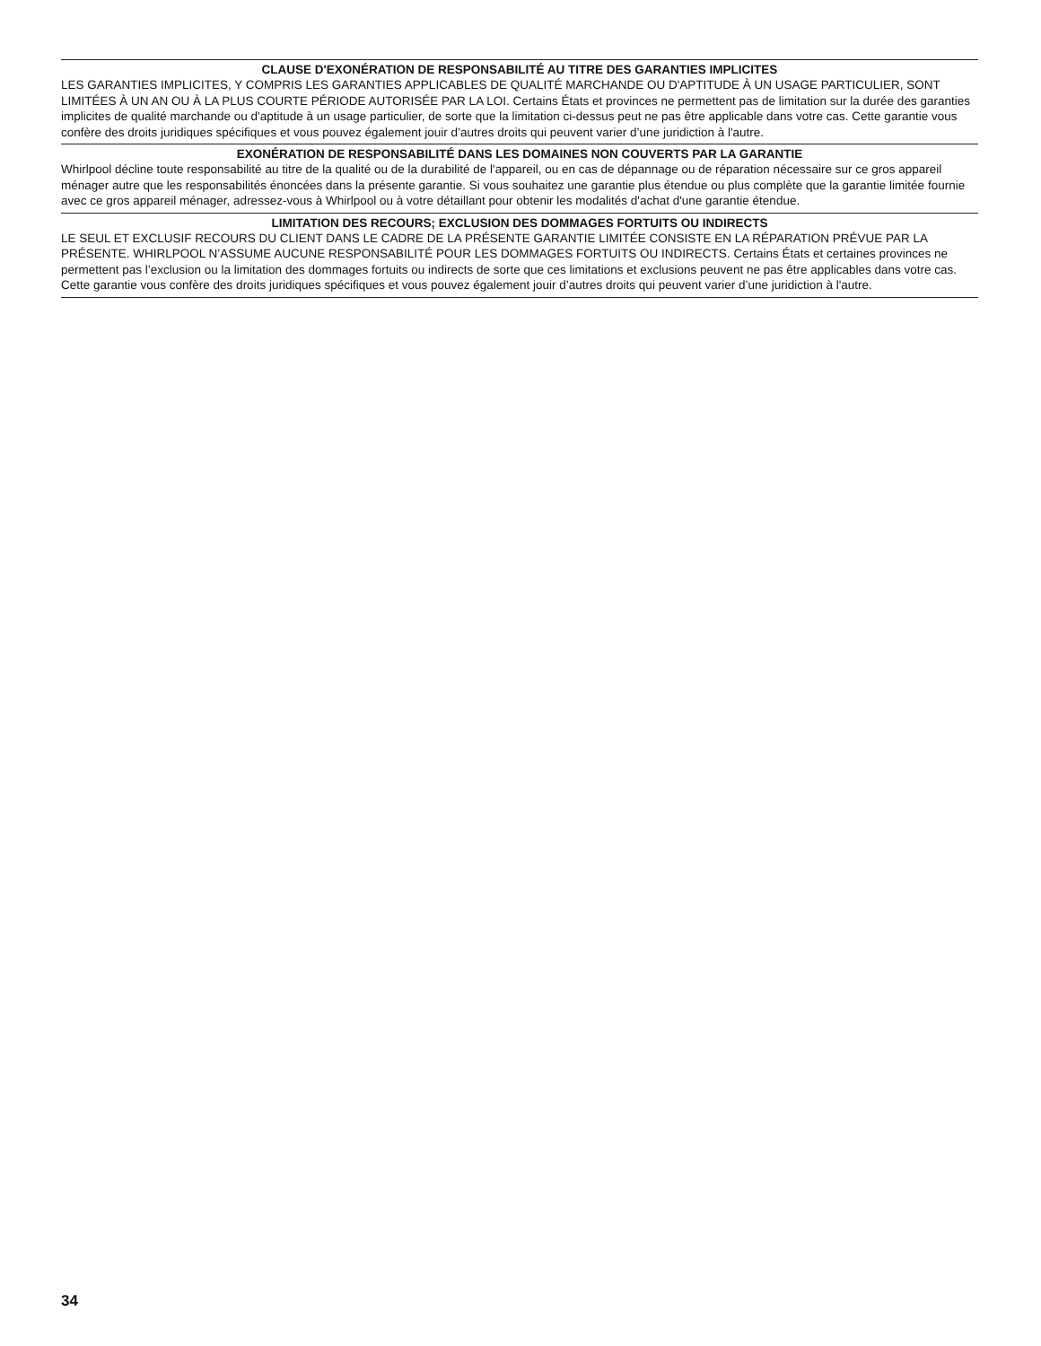CLAUSE D'EXONÉRATION DE RESPONSABILITÉ AU TITRE DES GARANTIES IMPLICITES
LES GARANTIES IMPLICITES, Y COMPRIS LES GARANTIES APPLICABLES DE QUALITÉ MARCHANDE OU D'APTITUDE À UN USAGE PARTICULIER, SONT LIMITÉES À UN AN OU À LA PLUS COURTE PÉRIODE AUTORISÉE PAR LA LOI. Certains États et provinces ne permettent pas de limitation sur la durée des garanties implicites de qualité marchande ou d'aptitude à un usage particulier, de sorte que la limitation ci-dessus peut ne pas être applicable dans votre cas. Cette garantie vous confère des droits juridiques spécifiques et vous pouvez également jouir d’autres droits qui peuvent varier d’une juridiction à l'autre.
EXONÉRATION DE RESPONSABILITÉ DANS LES DOMAINES NON COUVERTS PAR LA GARANTIE
Whirlpool décline toute responsabilité au titre de la qualité ou de la durabilité de l'appareil, ou en cas de dépannage ou de réparation nécessaire sur ce gros appareil ménager autre que les responsabilités énoncées dans la présente garantie. Si vous souhaitez une garantie plus étendue ou plus complète que la garantie limitée fournie avec ce gros appareil ménager, adressez-vous à Whirlpool ou à votre détaillant pour obtenir les modalités d'achat d'une garantie étendue.
LIMITATION DES RECOURS; EXCLUSION DES DOMMAGES FORTUITS OU INDIRECTS
LE SEUL ET EXCLUSIF RECOURS DU CLIENT DANS LE CADRE DE LA PRÉSENTE GARANTIE LIMITÉE CONSISTE EN LA RÉPARATION PRÉVUE PAR LA PRÉSENTE. WHIRLPOOL N’ASSUME AUCUNE RESPONSABILITÉ POUR LES DOMMAGES FORTUITS OU INDIRECTS. Certains États et certaines provinces ne permettent pas l’exclusion ou la limitation des dommages fortuits ou indirects de sorte que ces limitations et exclusions peuvent ne pas être applicables dans votre cas. Cette garantie vous confère des droits juridiques spécifiques et vous pouvez également jouir d’autres droits qui peuvent varier d’une juridiction à l'autre.
34